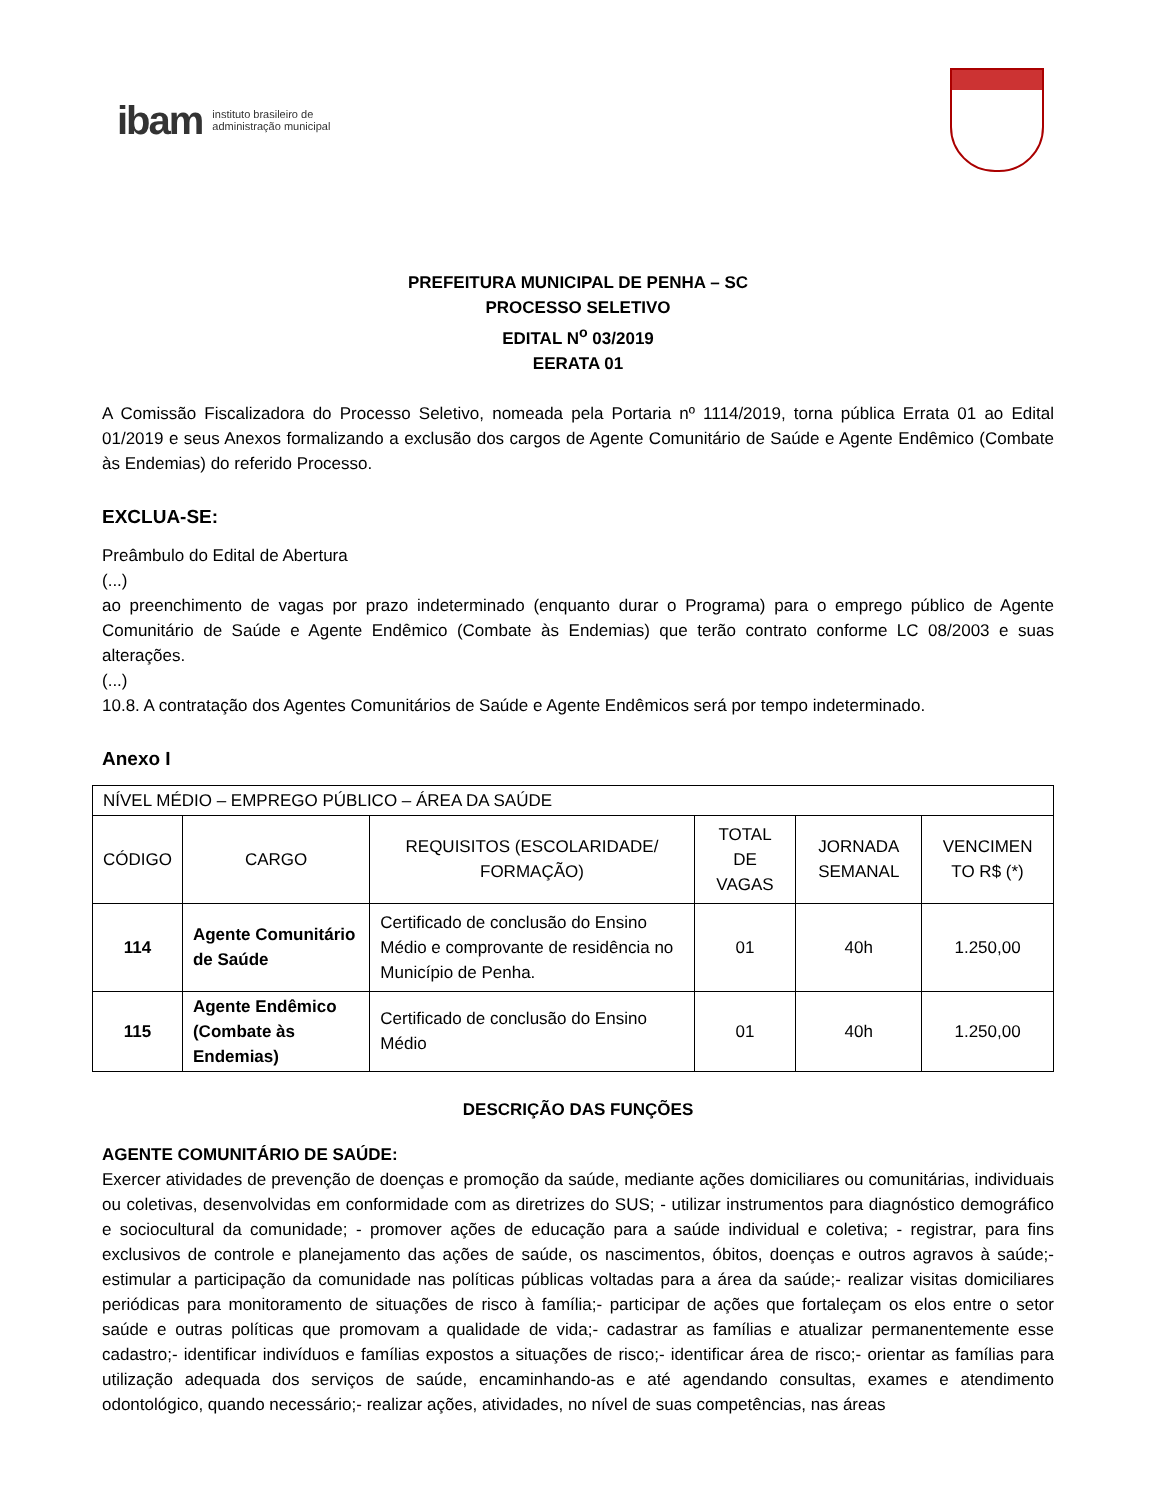ibam instituto brasileiro de
administração municipal
PREFEITURA MUNICIPAL DE PENHA – SC
PROCESSO SELETIVO
EDITAL N<sup>o</sup> 03/2019
EERATA 01
A Comissão Fiscalizadora do Processo Seletivo, nomeada pela Portaria nº 1114/2019, torna pública Errata 01 ao Edital 01/2019 e seus Anexos formalizando a exclusão dos cargos de Agente Comunitário de Saúde e Agente Endêmico (Combate às Endemias) do referido Processo.
EXCLUA-SE:
Preâmbulo do Edital de Abertura
(...)
ao preenchimento de vagas por prazo indeterminado (enquanto durar o Programa) para o emprego público de Agente Comunitário de Saúde e Agente Endêmico (Combate às Endemias) que terão contrato conforme LC 08/2003 e suas alterações.
(...)
10.8. A contratação dos Agentes Comunitários de Saúde e Agente Endêmicos será por tempo indeterminado.
Anexo I
| NÍVEL MÉDIO – EMPREGO PÚBLICO – ÁREA DA SAÚDE | | | | | |
| CÓDIGO | CARGO | REQUISITOS (ESCOLARIDADE/ FORMAÇÃO) | TOTAL DE VAGAS | JORNADA SEMANAL | VENCIMEN TO R$ (*) |
| 114 | Agente Comunitário de Saúde | Certificado de conclusão do Ensino Médio e comprovante de residência no Município de Penha. | 01 | 40h | 1.250,00 |
| 115 | Agente Endêmico (Combate às Endemias) | Certificado de conclusão do Ensino Médio | 01 | 40h | 1.250,00 |
DESCRIÇÃO DAS FUNÇÕES
AGENTE COMUNITÁRIO DE SAÚDE:
Exercer atividades de prevenção de doenças e promoção da saúde, mediante ações domiciliares ou comunitárias, individuais ou coletivas, desenvolvidas em conformidade com as diretrizes do SUS; - utilizar instrumentos para diagnóstico demográfico e sociocultural da comunidade; - promover ações de educação para a saúde individual e coletiva; - registrar, para fins exclusivos de controle e planejamento das ações de saúde, os nascimentos, óbitos, doenças e outros agravos à saúde;- estimular a participação da comunidade nas políticas públicas voltadas para a área da saúde;- realizar visitas domiciliares periódicas para monitoramento de situações de risco à família;- participar de ações que fortaleçam os elos entre o setor saúde e outras políticas que promovam a qualidade de vida;- cadastrar as famílias e atualizar permanentemente esse cadastro;- identificar indivíduos e famílias expostos a situações de risco;- identificar área de risco;- orientar as famílias para utilização adequada dos serviços de saúde, encaminhando-as e até agendando consultas, exames e atendimento odontológico, quando necessário;- realizar ações, atividades, no nível de suas competências, nas áreas